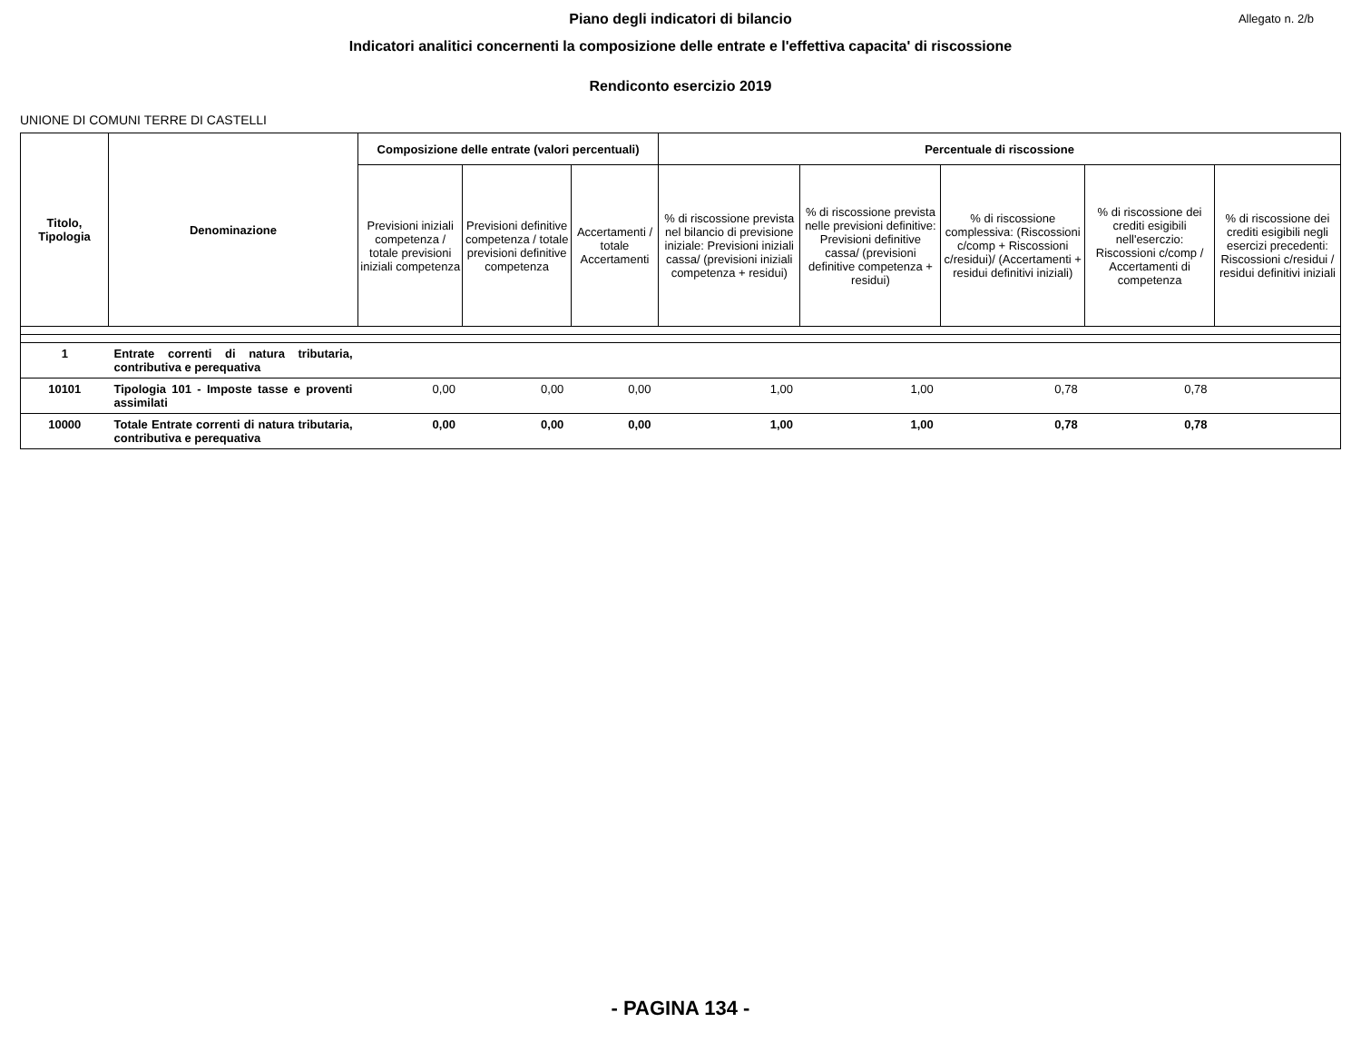Piano degli indicatori di bilancio Allegato n. 2/b
Indicatori analitici concernenti la composizione delle entrate e l'effettiva capacita' di riscossione
Rendiconto esercizio 2019
UNIONE DI COMUNI TERRE DI CASTELLI
| Titolo, Tipologia | Denominazione | Composizione delle entrate (valori percentuali) | | | Percentuale di riscossione | | | | |
| --- | --- | --- | --- | --- | --- | --- | --- | --- | --- |
| | | Previsioni iniziali competenza / totale previsioni iniziali competenza | Previsioni definitive competenza / totale previsioni definitive competenza | Accertamenti / totale Accertamenti | % di riscossione prevista nel bilancio di previsione iniziale: Previsioni iniziali cassa/ (previsioni iniziali competenza + residui) | % di riscossione prevista nelle previsioni definitive: Previsioni definitive cassa/ (previsioni definitive competenza + residui) | % di riscossione complessiva: (Riscossioni c/comp + Riscossioni c/residui)/ (Accertamenti + residui definitivi iniziali) | % di riscossione dei crediti esigibili nell'eserczio: Riscossioni c/comp / Accertamenti di competenza | % di riscossione dei crediti esigibili negli esercizi precedenti: Riscossioni c/residui / residui definitivi iniziali |
| 1 | Entrate correnti di natura tributaria, contributiva e perequativa | | | | | | | | |
| 10101 | Tipologia 101 - Imposte tasse e proventi assimilati | 0,00 | 0,00 | 0,00 | 1,00 | 1,00 | 0,78 | 0,78 | |
| 10000 | Totale Entrate correnti di natura tributaria, contributiva e perequativa | 0,00 | 0,00 | 0,00 | 1,00 | 1,00 | 0,78 | 0,78 | |
- PAGINA 134 -